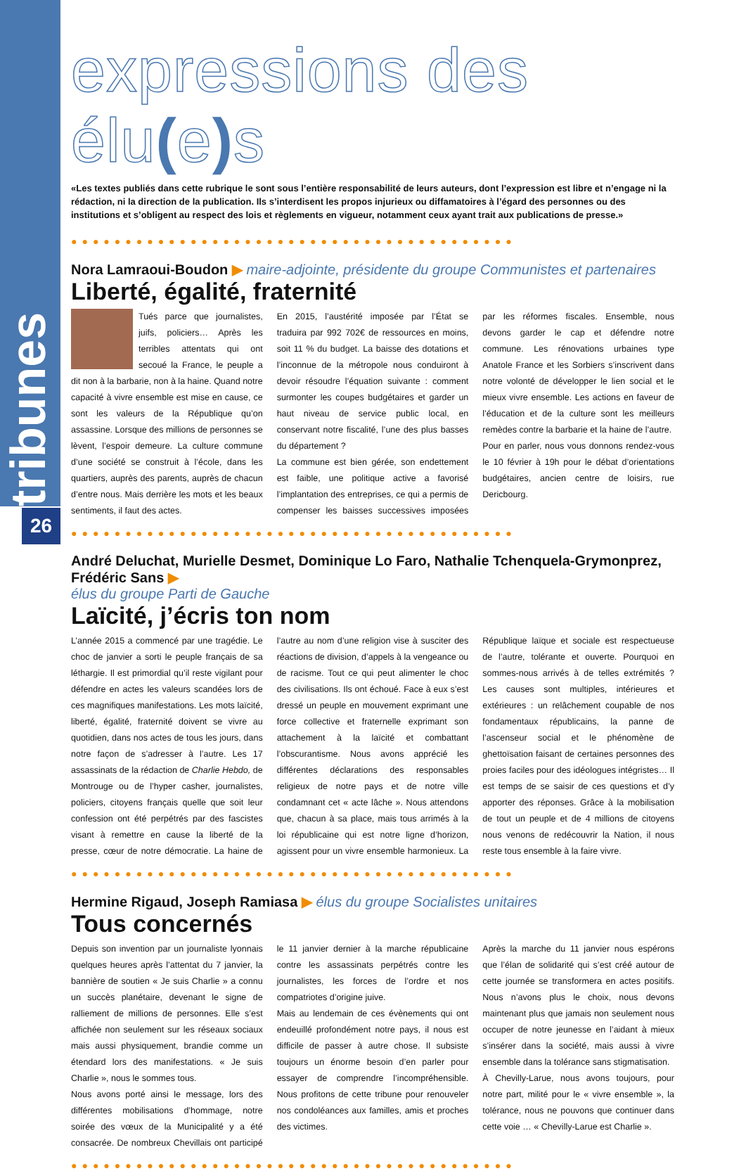tribunes
26
expressions des élu(e) s
«Les textes publiés dans cette rubrique le sont sous l’entière responsabilité de leurs auteurs, dont l’expression est libre et n’engage ni la rédaction, ni la direction de la publication. Ils s’interdisent les propos injurieux ou diffamatoires à l’égard des personnes ou des institutions et s’obligent au respect des lois et règlements en vigueur, notamment ceux ayant trait aux publications de presse.»
●●●●●●●●●●●●●●●●●●●●●●●●●●●●●●●●●●●●●●●●●
Nora Lamraoui-Boudon ▶ maire-adjointe, présidente du groupe Communistes et partenaires
Liberté, égalité, fraternité
Tués parce que journalistes, juifs, policiers… Après les terribles attentats qui ont secoué la France, le peuple a dit non à la barbarie, non à la haine. Quand notre capacité à vivre ensemble est mise en cause, ce sont les valeurs de la République qu’on assassine. Lorsque des millions de personnes se lèvent, l’espoir demeure. La culture commune d’une société se construit à l’école, dans les quartiers, auprès des parents, auprès de chacun d’entre nous. Mais derrière les mots et les beaux sentiments, il faut des actes.
En 2015, l’austérité imposée par l’État se traduira par 992 702€ de ressources en moins, soit 11 % du budget. La baisse des dotations et l’inconnue de la métropole nous conduiront à devoir résoudre l’équation suivante : comment surmonter les coupes budgétaires et garder un haut niveau de service public local, en conservant notre fiscalité, l’une des plus basses du département ?
La commune est bien gérée, son endettement est faible, une politique active a favorisé l’implantation des entreprises, ce qui a permis de compenser les baisses successives imposées par les réformes fiscales. Ensemble, nous devons garder le cap et défendre notre commune. Les rénovations urbaines type Anatole France et les Sorbiers s’inscrivent dans notre volonté de développer le lien social et le mieux vivre ensemble. Les actions en faveur de l’éducation et de la culture sont les meilleurs remèdes contre la barbarie et la haine de l’autre.
Pour en parler, nous vous donnons rendez-vous le 10 février à 19h pour le débat d’orientations budgétaires, ancien centre de loisirs, rue Dericbourg.
●●●●●●●●●●●●●●●●●●●●●●●●●●●●●●●●●●●●●●●●●
André Deluchat, Murielle Desmet, Dominique Lo Faro, Nathalie Tchenquela-Grymonprez, Frédéric Sans ▶
élus du groupe Parti de Gauche
Laïcité, j’écris ton nom
L’année 2015 a commencé par une tragédie. Le choc de janvier a sorti le peuple français de sa léthargie. Il est primordial qu’il reste vigilant pour défendre en actes les valeurs scandées lors de ces magnifiques manifestations. Les mots laïcité, liberté, égalité, fraternité doivent se vivre au quotidien, dans nos actes de tous les jours, dans notre façon de s’adresser à l’autre. Les 17 assassinats de la rédaction de Charlie Hebdo, de Montrouge ou de l’hyper casher, journalistes, policiers, citoyens français quelle que soit leur confession ont été perpétrés par des fascistes visant à remettre en cause la liberté de la presse, cœur de notre démocratie. La haine de l’autre au nom d’une religion vise à susciter des réactions de division, d’appels à la vengeance ou de racisme. Tout ce qui peut alimenter le choc des civilisations. Ils ont échoué. Face à eux s’est dressé un peuple en mouvement exprimant une force collective et fraternelle exprimant son attachement à la laïcité et combattant l’obscurantisme. Nous avons apprécié les différentes déclarations des responsables religieux de notre pays et de notre ville condamnant cet « acte lâche ». Nous attendons que, chacun à sa place, mais tous arrimés à la loi républicaine qui est notre ligne d’horizon, agissent pour un vivre ensemble harmonieux. La République laïque et sociale est respectueuse de l’autre, tolérante et ouverte. Pourquoi en sommes-nous arrivés à de telles extrémités ? Les causes sont multiples, intérieures et extérieures : un relâchement coupable de nos fondamentaux républicains, la panne de l’ascenseur social et le phénomène de ghettoïsation faisant de certaines personnes des proies faciles pour des idéologues intégristes… Il est temps de se saisir de ces questions et d’y apporter des réponses. Grâce à la mobilisation de tout un peuple et de 4 millions de citoyens nous venons de redécouvrir la Nation, il nous reste tous ensemble à la faire vivre.
●●●●●●●●●●●●●●●●●●●●●●●●●●●●●●●●●●●●●●●●●
Hermine Rigaud, Joseph Ramiasa ▶ élus du groupe Socialistes unitaires
Tous concernés
Depuis son invention par un journaliste lyonnais quelques heures après l’attentat du 7 janvier, la bannière de soutien « Je suis Charlie » a connu un succès planétaire, devenant le signe de ralliement de millions de personnes. Elle s’est affichée non seulement sur les réseaux sociaux mais aussi physiquement, brandie comme un étendard lors des manifestations. « Je suis Charlie », nous le sommes tous.
Nous avons porté ainsi le message, lors des différentes mobilisations d’hommage, notre soirée des vœux de la Municipalité y a été consacrée. De nombreux Chevillais ont participé le 11 janvier dernier à la marche républicaine contre les assassinats perpétrés contre les journalistes, les forces de l’ordre et nos compatriotes d’origine juive.
Mais au lendemain de ces évènements qui ont endeuillé profondément notre pays, il nous est difficile de passer à autre chose. Il subsiste toujours un énorme besoin d’en parler pour essayer de comprendre l’incompréhensible. Nous profitons de cette tribune pour renouveler nos condoléances aux familles, amis et proches des victimes.
Après la marche du 11 janvier nous espérons que l’élan de solidarité qui s’est créé autour de cette journée se transformera en actes positifs. Nous n’avons plus le choix, nous devons maintenant plus que jamais non seulement nous occuper de notre jeunesse en l’aidant à mieux s’insérer dans la société, mais aussi à vivre ensemble dans la tolérance sans stigmatisation.
À Chevilly-Larue, nous avons toujours, pour notre part, milité pour le « vivre ensemble », la tolérance, nous ne pouvons que continuer dans cette voie … « Chevilly-Larue est Charlie ».
●●●●●●●●●●●●●●●●●●●●●●●●●●●●●●●●●●●●●●●●●